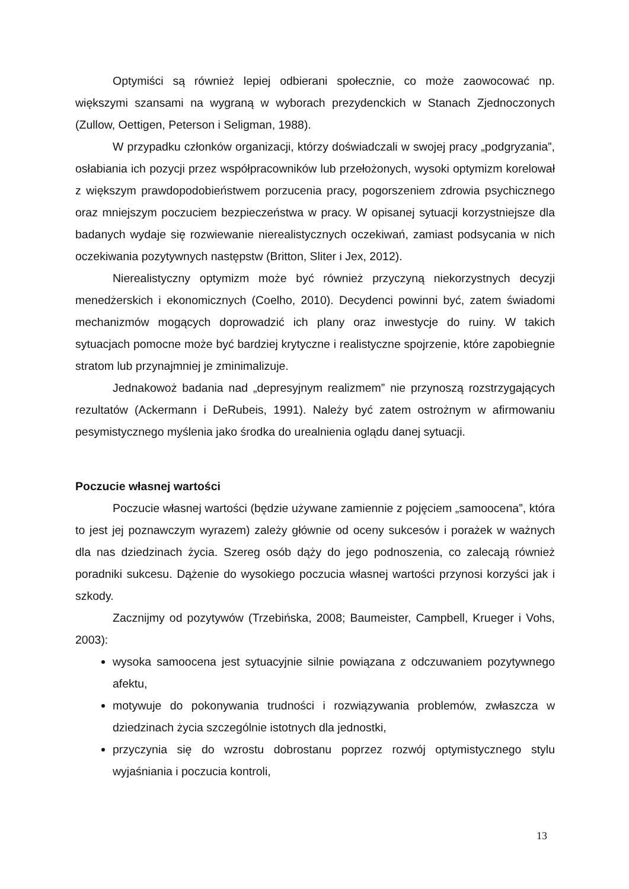Optymiści są również lepiej odbierani społecznie, co może zaowocować np. większymi szansami na wygraną w wyborach prezydenckich w Stanach Zjednoczonych (Zullow, Oettigen, Peterson i Seligman, 1988).
W przypadku członków organizacji, którzy doświadczali w swojej pracy „podgryzania”, osłabiania ich pozycji przez współpracowników lub przełożonych, wysoki optymizm korelował z większym prawdopodobieństwem porzucenia pracy, pogorszeniem zdrowia psychicznego oraz mniejszym poczuciem bezpieczeństwa w pracy. W opisanej sytuacji korzystniejsze dla badanych wydaje się rozwiewanie nierealistycznych oczekiwań, zamiast podsycania w nich oczekiwania pozytywnych następstw (Britton, Sliter i Jex, 2012).
Nierealistyczny optymizm może być również przyczyną niekorzystnych decyzji menedżerskich i ekonomicznych (Coelho, 2010). Decydenci powinni być, zatem świadomi mechanizmów mogących doprowadzić ich plany oraz inwestycje do ruiny. W takich sytuacjach pomocne może być bardziej krytyczne i realistyczne spojrzenie, które zapobiegnie stratom lub przynajmniej je zminimalizuje.
Jednakowoż badania nad „depresyjnym realizmem” nie przynoszą rozstrzygających rezultatów (Ackermann i DeRubeis, 1991). Należy być zatem ostrożnym w afirmowaniu pesymistycznego myślenia jako środka do urealnienia oglądu danej sytuacji.
Poczucie własnej wartości
Poczucie własnej wartości (będzie używane zamiennie z pojęciem „samoocena”, która to jest jej poznawczym wyrazem) zależy głównie od oceny sukcesów i porażek w ważnych dla nas dziedzinach życia. Szereg osób dąży do jego podnoszenia, co zalecają również poradniki sukcesu. Dążenie do wysokiego poczucia własnej wartości przynosi korzyści jak i szkody.
Zacznijmy od pozytywów (Trzebińska, 2008; Baumeister, Campbell, Krueger i Vohs, 2003):
wysoka samoocena jest sytuacyjnie silnie powiązana z odczuwaniem pozytywnego afektu,
motywuje do pokonywania trudności i rozwiązywania problemów, zwłaszcza w dziedzinach życia szczególnie istotnych dla jednostki,
przyczynia się do wzrostu dobrostanu poprzez rozwój optymistycznego stylu wyjaśniania i poczucia kontroli,
13